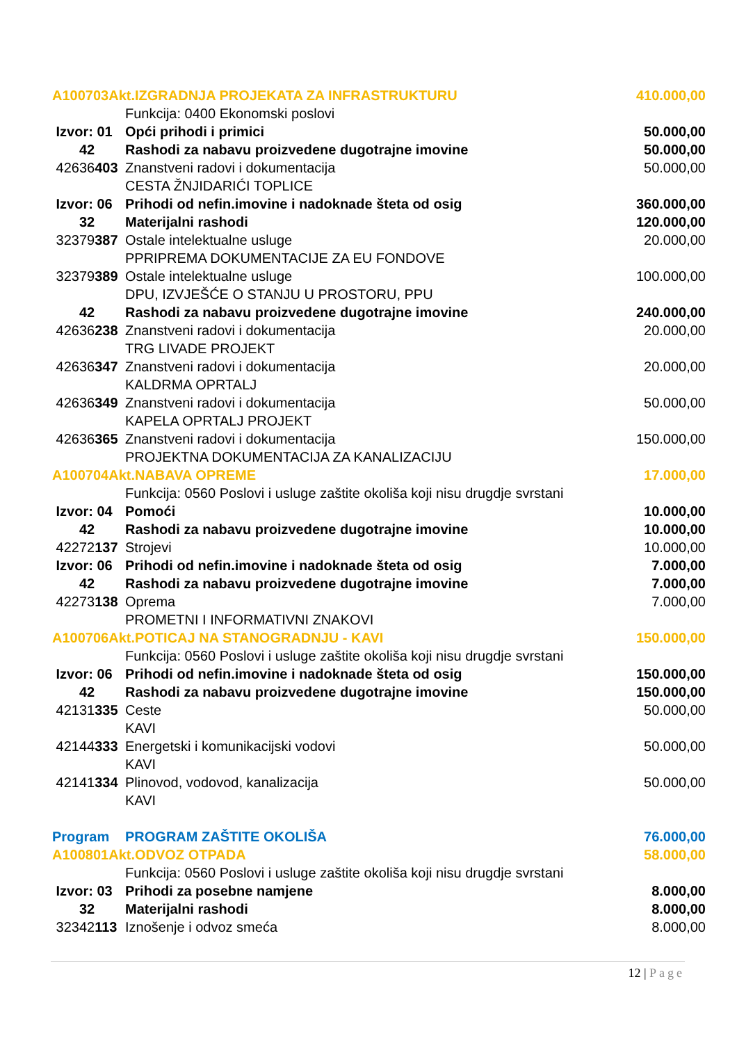| A100703Akt.IZGRADNJA PROJEKATA ZA INFRASTRUKTURU | | 410.000,00 |
| | Funkcija: 0400 Ekonomski poslovi | |
| Izvor: 01 | Opći prihodi i primici | 50.000,00 |
| 42 | Rashodi za nabavu proizvedene dugotrajne imovine | 50.000,00 |
| 42636 403 | Znanstveni radovi i dokumentacija | 50.000,00 |
| | CESTA ŽNJIDARIĆI TOPLICE | |
| Izvor: 06 | Prihodi od nefin.imovine i nadoknade šteta od osig | 360.000,00 |
| 32 | Materijalni rashodi | 120.000,00 |
| 32379 387 | Ostale intelektualne usluge | 20.000,00 |
| | PPRIPREMA DOKUMENTACIJE ZA EU FONDOVE | |
| 32379 389 | Ostale intelektualne usluge | 100.000,00 |
| | DPU, IZVJEŠĆE O STANJU U PROSTORU, PPU | |
| 42 | Rashodi za nabavu proizvedene dugotrajne imovine | 240.000,00 |
| 42636 238 | Znanstveni radovi i dokumentacija | 20.000,00 |
| | TRG LIVADE PROJEKT | |
| 42636 347 | Znanstveni radovi i dokumentacija | 20.000,00 |
| | KALDRMA OPRTALJ | |
| 42636 349 | Znanstveni radovi i dokumentacija | 50.000,00 |
| | KAPELA OPRTALJ PROJEKT | |
| 42636 365 | Znanstveni radovi i dokumentacija | 150.000,00 |
| | PROJEKTNA DOKUMENTACIJA ZA KANALIZACIJU | |
| A100704Akt.NABAVA OPREME | | 17.000,00 |
| | Funkcija: 0560 Poslovi i usluge zaštite okoliša koji nisu drugdje svrstani | |
| Izvor: 04 | Pomoći | 10.000,00 |
| 42 | Rashodi za nabavu proizvedene dugotrajne imovine | 10.000,00 |
| 42272 137 | Strojevi | 10.000,00 |
| Izvor: 06 | Prihodi od nefin.imovine i nadoknade šteta od osig | 7.000,00 |
| 42 | Rashodi za nabavu proizvedene dugotrajne imovine | 7.000,00 |
| 42273 138 | Oprema | 7.000,00 |
| | PROMETNI I INFORMATIVNI ZNAKOVI | |
| A100706Akt.POTICAJ NA STANOGRADNJU - KAVI | | 150.000,00 |
| | Funkcija: 0560 Poslovi i usluge zaštite okoliša koji nisu drugdje svrstani | |
| Izvor: 06 | Prihodi od nefin.imovine i nadoknade šteta od osig | 150.000,00 |
| 42 | Rashodi za nabavu proizvedene dugotrajne imovine | 150.000,00 |
| 42131 335 | Ceste | 50.000,00 |
| | KAVI | |
| 42144 333 | Energetski i komunikacijski vodovi | 50.000,00 |
| | KAVI | |
| 42141 334 | Plinovod, vodovod, kanalizacija | 50.000,00 |
| | KAVI | |
| Program | PROGRAM ZAŠTITE OKOLIŠA | 76.000,00 |
| A100801Akt.ODVOZ OTPADA | | 58.000,00 |
| | Funkcija: 0560 Poslovi i usluge zaštite okoliša koji nisu drugdje svrstani | |
| Izvor: 03 | Prihodi za posebne namjene | 8.000,00 |
| 32 | Materijalni rashodi | 8.000,00 |
| 32342 113 | Iznošenje i odvoz smeća | 8.000,00 |
12 | Page